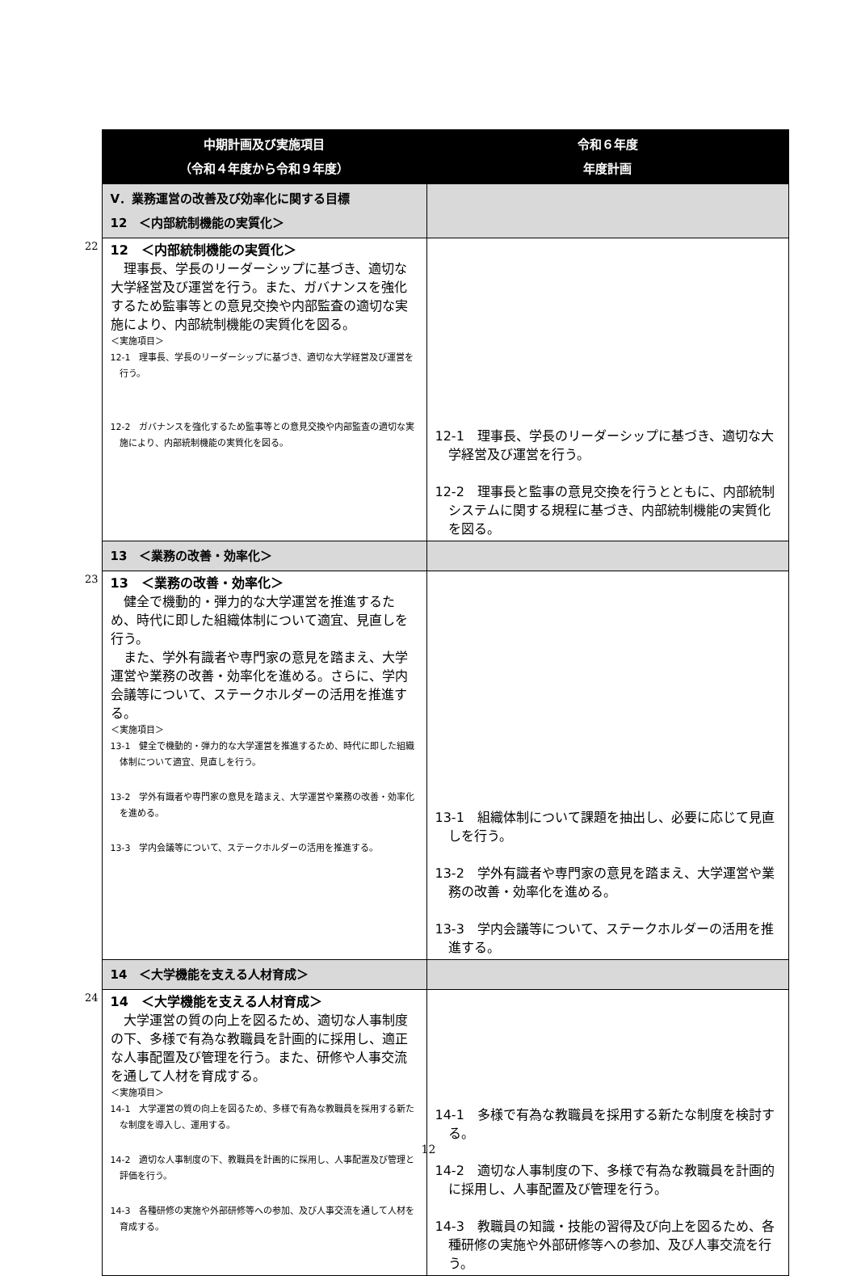| | 中期計画及び実施項目 （令和４年度から令和９年度） | 令和６年度 年度計画 |
| | Ⅴ．業務運営の改善及び効率化に関する目標 12 ＜内部統制機能の実質化＞ | |
| 22 | 12 ＜内部統制機能の実質化＞ 理事長、学長のリーダーシップに基づき、適切な大学経営及び運営を行う。また、ガバナンスを強化するため監事等との意見交換や内部監査の適切な実施により、内部統制機能の実質化を図る。 ＜実施項目＞ 12-1 理事長、学長のリーダーシップに基づき、適切な大学経営及び運営を行う。 12-2 ガバナンスを強化するため監事等との意見交換や内部監査の適切な実施により、内部統制機能の実質化を図る。 | 12-1 理事長、学長のリーダーシップに基づき、適切な大学経営及び運営を行う。 12-2 理事長と監事の意見交換を行うとともに、内部統制システムに関する規程に基づき、内部統制機能の実質化を図る。 |
| | 13 ＜業務の改善・効率化＞ | |
| 23 | 13 ＜業務の改善・効率化＞ 健全で機動的・弾力的な大学運営を推進するため、時代に即した組織体制について適宜、見直しを行う。 また、学外有識者や専門家の意見を踏まえ、大学運営や業務の改善・効率化を進める。さらに、学内会議等について、ステークホルダーの活用を推進する。 ＜実施項目＞ 13-1 健全で機動的・弾力的な大学運営を推進するため、時代に即した組織体制について適宜、見直しを行う。 13-2 学外有識者や専門家の意見を踏まえ、大学運営や業務の改善・効率化を進める。 13-3 学内会議等について、ステークホルダーの活用を推進する。 | 13-1 組織体制について課題を抽出し、必要に応じて見直しを行う。 13-2 学外有識者や専門家の意見を踏まえ、大学運営や業務の改善・効率化を進める。 13-3 学内会議等について、ステークホルダーの活用を推進する。 |
| | 14 ＜大学機能を支える人材育成＞ | |
| 24 | 14 ＜大学機能を支える人材育成＞ 大学運営の質の向上を図るため、適切な人事制度の下、多様で有為な教職員を計画的に採用し、適正な人事配置及び管理を行う。また、研修や人事交流を通して人材を育成する。 ＜実施項目＞ 14-1 大学運営の質の向上を図るため、多様で有為な教職員を採用する新たな制度を導入し、運用する。 14-2 適切な人事制度の下、教職員を計画的に採用し、人事配置及び管理と評価を行う。 14-3 各種研修の実施や外部研修等への参加、及び人事交流を通して人材を育成する。 | 14-1 多様で有為な教職員を採用する新たな制度を検討する。 14-2 適切な人事制度の下、多様で有為な教職員を計画的に採用し、人事配置及び管理を行う。 14-3 教職員の知識・技能の習得及び向上を図るため、各種研修の実施や外部研修等への参加、及び人事交流を行う。 |
12